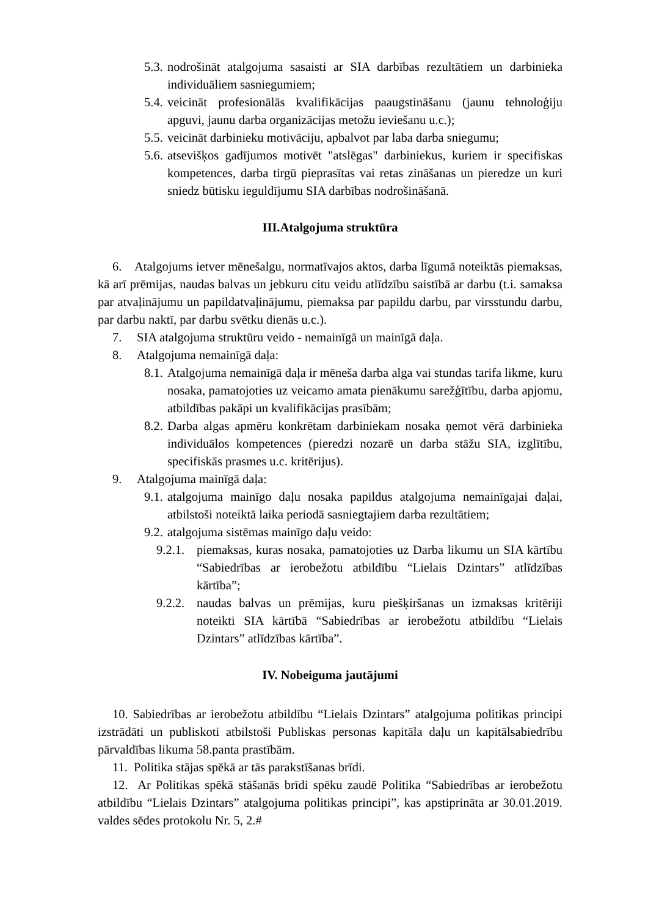5.3. nodrošināt atalgojuma sasaisti ar SIA darbības rezultātiem un darbinieka individuāliem sasniegumiem;
5.4. veicināt profesionālās kvalifikācijas paaugstināšanu (jaunu tehnoloģiju apguvi, jaunu darba organizācijas metožu ieviešanu u.c.);
5.5. veicināt darbinieku motivāciju, apbalvot par laba darba sniegumu;
5.6. atsevišķos gadījumos motivēt "atslēgas" darbiniekus, kuriem ir specifiskas kompetences, darba tirgū pieprasītas vai retas zināšanas un pieredze un kuri sniedz būtisku ieguldījumu SIA darbības nodrošināšanā.
III.Atalgojuma struktūra
6. Atalgojums ietver mēnešalgu, normatīvajos aktos, darba līgumā noteiktās piemaksas, kā arī prēmijas, naudas balvas un jebkuru citu veidu atlīdzību saistībā ar darbu (t.i. samaksa par atvaļinājumu un papildatvaļinājumu, piemaksa par papildu darbu, par virsstundu darbu, par darbu naktī, par darbu svētku dienās u.c.).
7. SIA atalgojuma struktūru veido - nemainīgā un mainīgā daļa.
8. Atalgojuma nemainīgā daļa:
8.1. Atalgojuma nemainīgā daļa ir mēneša darba alga vai stundas tarifa likme, kuru nosaka, pamatojoties uz veicamo amata pienākumu sarežģītību, darba apjomu, atbildības pakāpi un kvalifikācijas prasībām;
8.2. Darba algas apmēru konkrētam darbiniekam nosaka ņemot vērā darbinieka individuālos kompetences (pieredzi nozarē un darba stāžu SIA, izglītību, specifiskās prasmes u.c. kritērijus).
9. Atalgojuma mainīgā daļa:
9.1. atalgojuma mainīgo daļu nosaka papildus atalgojuma nemainīgajai daļai, atbilstoši noteiktā laika periodā sasniegtajiem darba rezultātiem;
9.2. atalgojuma sistēmas mainīgo daļu veido:
9.2.1. piemaksas, kuras nosaka, pamatojoties uz Darba likumu un SIA kārtību “Sabiedrības ar ierobežotu atbildību “Lielais Dzintars” atlīdzības kārtība”;
9.2.2. naudas balvas un prēmijas, kuru piešķiršanas un izmaksas kritēriji noteikti SIA kārtībā “Sabiedrības ar ierobežotu atbildību “Lielais Dzintars” atlīdzības kārtība”.
IV. Nobeiguma jautājumi
10. Sabiedrības ar ierobežotu atbildību “Lielais Dzintars” atalgojuma politikas principi izstrādāti un publiskoti atbilstoši Publiskas personas kapitāla daļu un kapitālsabiedrību pārvaldības likuma 58.panta prastībām.
11. Politika stājas spēkā ar tās parakstīšanas brīdi.
12. Ar Politikas spēkā stāšanās brīdi spēku zaudē Politika “Sabiedrības ar ierobežotu atbildību “Lielais Dzintars” atalgojuma politikas principi”, kas apstiprināta ar 30.01.2019. valdes sēdes protokolu Nr. 5, 2.#